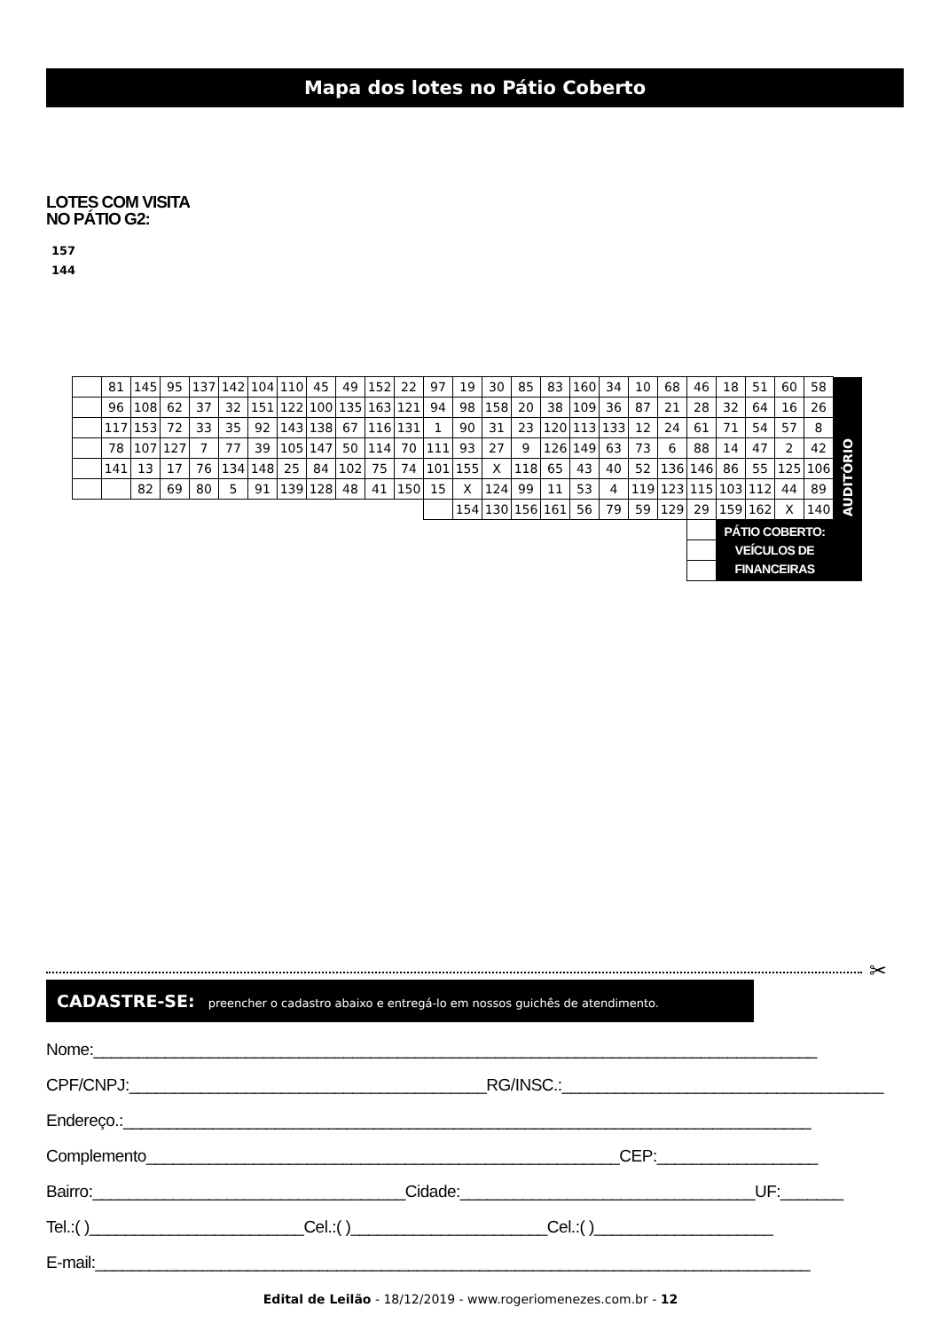Mapa dos lotes no Pátio Coberto
LOTES COM VISITA
NO PÁTIO G2:
157
144
| | 81 | 145 | 95 | 137 | 142 | 104 | 110 | 45 | 49 | 152 | 22 | 97 | 19 | 30 | 85 | 83 | 160 | 34 | 10 | 68 | 46 | 18 | 51 | 60 | 58 | AUDITÓRIO |
| | 96 | 108 | 62 | 37 | 32 | 151 | 122 | 100 | 135 | 163 | 121 | 94 | 98 | 158 | 20 | 38 | 109 | 36 | 87 | 21 | 28 | 32 | 64 | 16 | 26 | |
| | 117 | 153 | 72 | 33 | 35 | 92 | 143 | 138 | 67 | 116 | 131 | 1 | 90 | 31 | 23 | 120 | 113 | 133 | 12 | 24 | 61 | 71 | 54 | 57 | 8 | |
| | 78 | 107 | 127 | 7 | 77 | 39 | 105 | 147 | 50 | 114 | 70 | 111 | 93 | 27 | 9 | 126 | 149 | 63 | 73 | 6 | 88 | 14 | 47 | 2 | 42 | |
| | 141 | 13 | 17 | 76 | 134 | 148 | 25 | 84 | 102 | 75 | 74 | 101 | 155 | X | 118 | 65 | 43 | 40 | 52 | 136 | 146 | 86 | 55 | 125 | 106 | |
| | | 82 | 69 | 80 | 5 | 91 | 139 | 128 | 48 | 41 | 150 | 15 | X | 124 | 99 | 11 | 53 | 4 | 119 | 123 | 115 | 103 | 112 | 44 | 89 | |
| | | | | | | | | | | | | | 154 | 130 | 156 | 161 | 56 | 79 | 59 | 129 | 29 | 159 | 162 | X | 140 | |
| | | | | | | | | | | | | | | | | | | | | | | PÁTIO COBERTO: VEÍCULOS DE FINANCEIRAS | | | | |
✂
CADASTRE-SE: preencher o cadastro abaixo e entregá-lo em nossos guichês de atendimento.
Nome:_________________________________________________________________________________
CPF/CNPJ:________________________________________RG/INSC.:____________________________________
Endereço.:_____________________________________________________________________________
Complemento_____________________________________________________CEP:__________________
Bairro:___________________________________Cidade:_________________________________UF:_______
Tel.:( )________________________Cel.:( )______________________Cel.:( )____________________
E-mail:________________________________________________________________________________
Edital de Leilão - 18/12/2019 - www.rogeriomenezes.com.br - 12